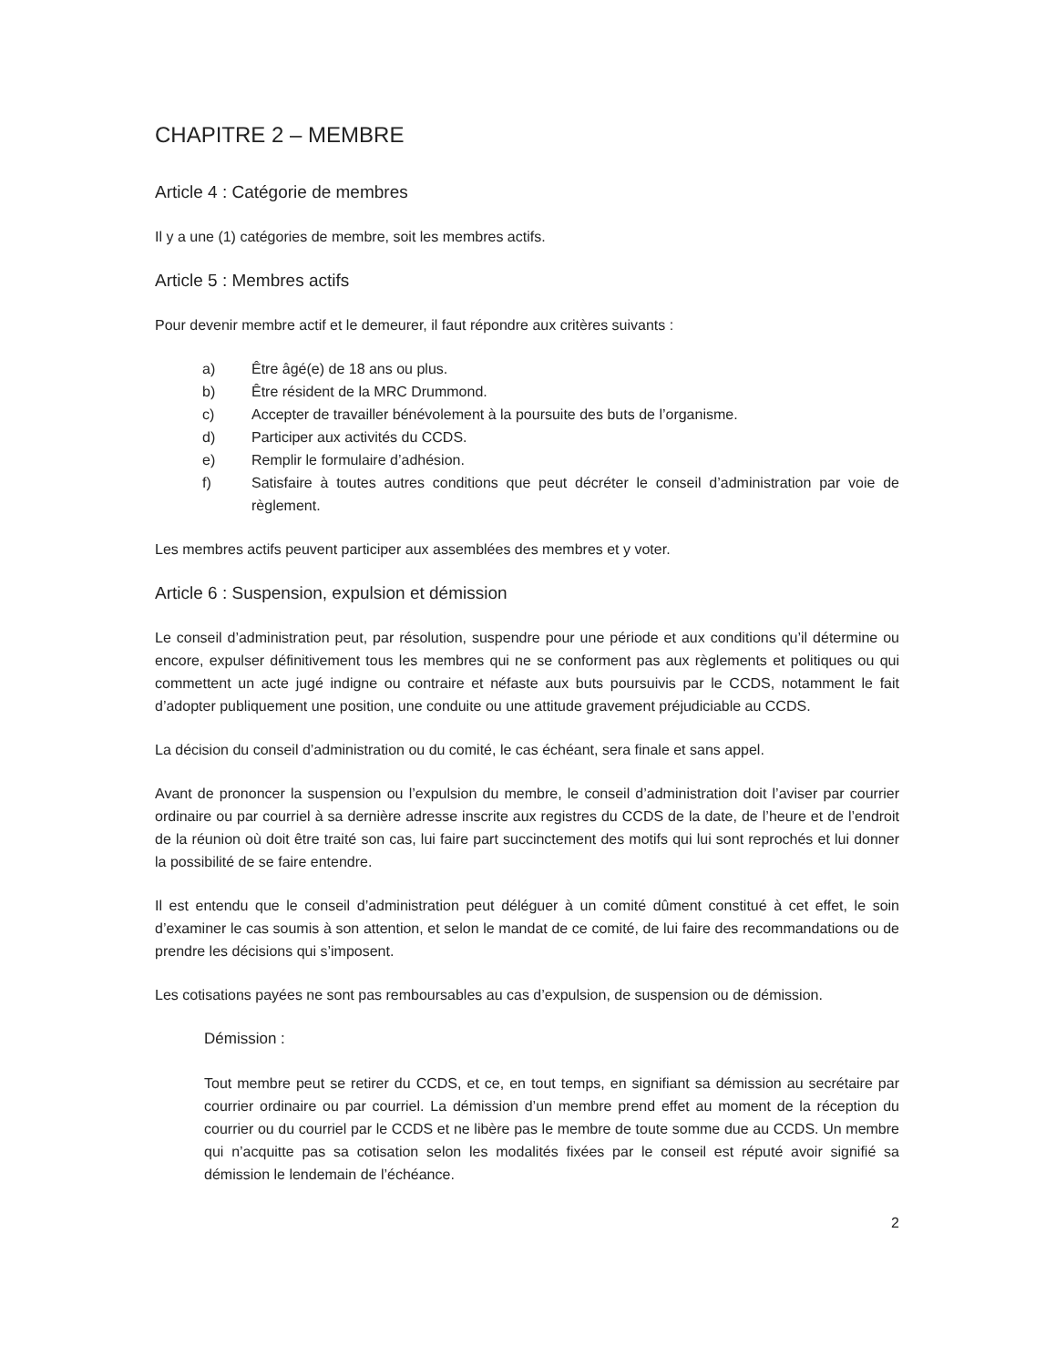CHAPITRE 2 – MEMBRE
Article 4 : Catégorie de membres
Il y a une (1) catégories de membre, soit les membres actifs.
Article 5 : Membres actifs
Pour devenir membre actif et le demeurer, il faut répondre aux critères suivants :
a) Être âgé(e) de 18 ans ou plus.
b) Être résident de la MRC Drummond.
c) Accepter de travailler bénévolement à la poursuite des buts de l’organisme.
d) Participer aux activités du CCDS.
e) Remplir le formulaire d’adhésion.
f) Satisfaire à toutes autres conditions que peut décréter le conseil d’administration par voie de règlement.
Les membres actifs peuvent participer aux assemblées des membres et y voter.
Article 6 : Suspension, expulsion et démission
Le conseil d’administration peut, par résolution, suspendre pour une période et aux conditions qu’il détermine ou encore, expulser définitivement tous les membres qui ne se conforment pas aux règlements et politiques ou qui commettent un acte jugé indigne ou contraire et néfaste aux buts poursuivis par le CCDS, notamment le fait d’adopter publiquement une position, une conduite ou une attitude gravement préjudiciable au CCDS.
La décision du conseil d’administration ou du comité, le cas échéant, sera finale et sans appel.
Avant de prononcer la suspension ou l’expulsion du membre, le conseil d’administration doit l’aviser par courrier ordinaire ou par courriel à sa dernière adresse inscrite aux registres du CCDS de la date, de l’heure et de l’endroit de la réunion où doit être traité son cas, lui faire part succinctement des motifs qui lui sont reprochés et lui donner la possibilité de se faire entendre.
Il est entendu que le conseil d’administration peut déléguer à un comité dûment constitué à cet effet, le soin d’examiner le cas soumis à son attention, et selon le mandat de ce comité, de lui faire des recommandations ou de prendre les décisions qui s’imposent.
Les cotisations payées ne sont pas remboursables au cas d’expulsion, de suspension ou de démission.
Démission :
Tout membre peut se retirer du CCDS, et ce, en tout temps, en signifiant sa démission au secrétaire par courrier ordinaire ou par courriel. La démission d’un membre prend effet au moment de la réception du courrier ou du courriel par le CCDS et ne libère pas le membre de toute somme due au CCDS. Un membre qui n’acquitte pas sa cotisation selon les modalités fixées par le conseil est réputé avoir signifié sa démission le lendemain de l’échéance.
2